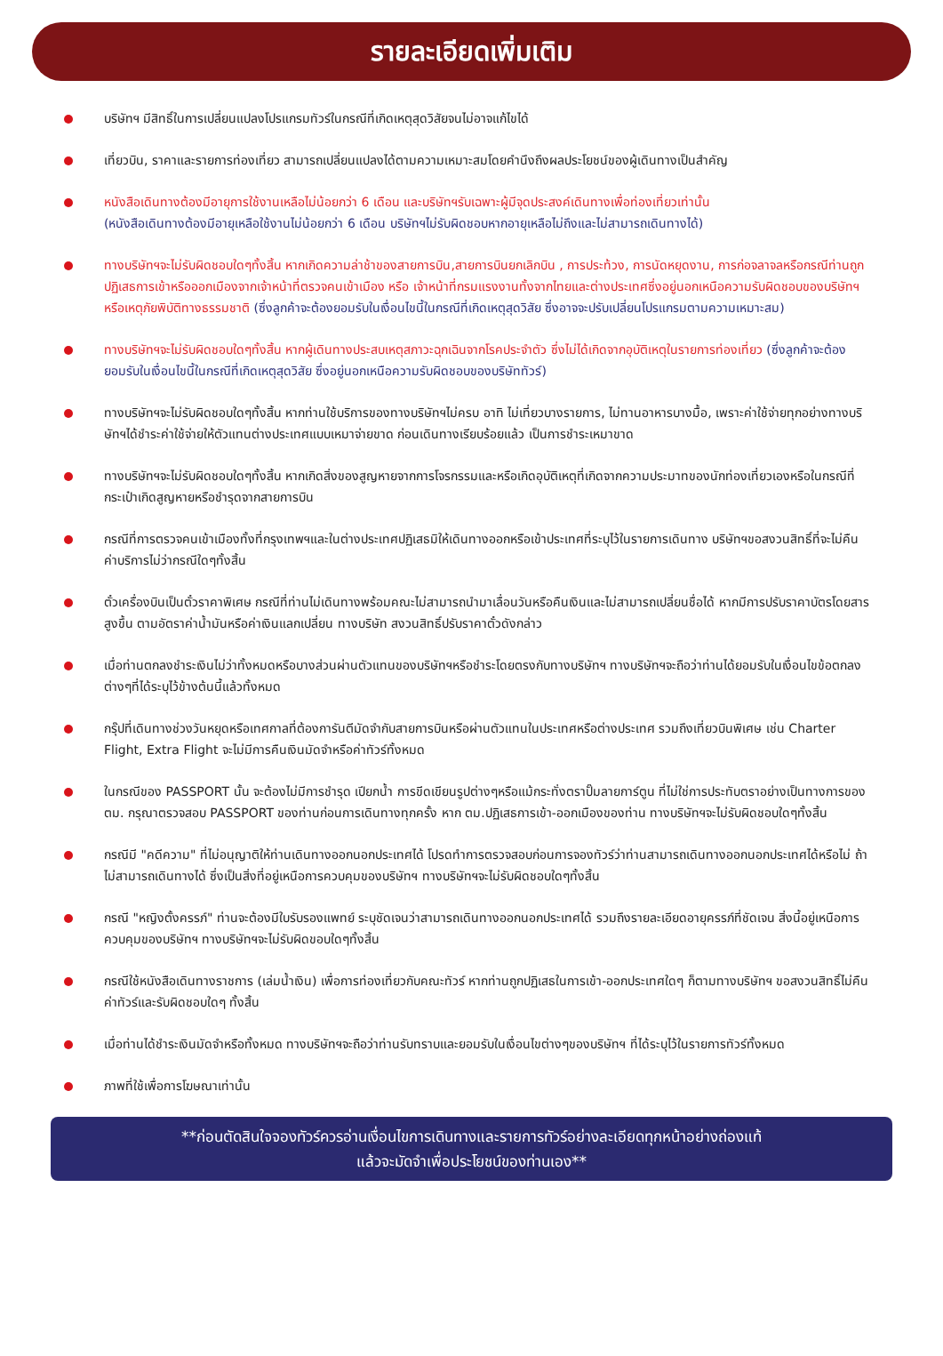รายละเอียดเพิ่มเติม
บริษัทฯ มีสิทธิ์ในการเปลี่ยนแปลงโปรแกรมทัวร์ในกรณีที่เกิดเหตุสุดวิสัยจนไม่อาจแก้ไขได้
เที่ยวบิน, ราคาและรายการท่องเที่ยว สามารถเปลี่ยนแปลงได้ตามความเหมาะสมโดยคำนึงถึงผลประโยชน์ของผู้เดินทางเป็นสำคัญ
หนังสือเดินทางต้องมีอายุการใช้งานเหลือไม่น้อยกว่า 6 เดือน และบริษัทฯรับเฉพาะผู้มีจุดประสงค์เดินทางเพื่อท่องเที่ยวเท่านั้น
(หนังสือเดินทางต้องมีอายุเหลือใช้งานไม่น้อยกว่า 6 เดือน บริษัทฯไม่รับผิดชอบหากอายุเหลือไม่ถึงและไม่สามารถเดินทางได้)
ทางบริษัทฯจะไม่รับผิดชอบใดๆทั้งสิ้น หากเกิดความล่าช้าของสายการบิน,สายการบินยกเลิกบิน , การประท้วง, การนัดหยุดงาน, การก่อจลาจลหรือกรณีท่านถูกปฏิเสธการเข้าหรือออกเมืองจากเจ้าหน้าที่ตรวจคนเข้าเมือง หรือ เจ้าหน้าที่กรมแรงงานทั้งจากไทยและต่างประเทศซึ่งอยู่นอกเหนือความรับผิดชอบของบริษัทฯหรือเหตุภัยพิบัติทางธรรมชาติ (ซึ่งลูกค้าจะต้องยอมรับในเงื่อนไขนี้ในกรณีที่เกิดเหตุสุดวิสัย ซึ่งอาจจะปรับเปลี่ยนโปรแกรมตามความเหมาะสม)
ทางบริษัทฯจะไม่รับผิดชอบใดๆทั้งสิ้น หากผู้เดินทางประสบเหตุสภาวะฉุกเฉินจากโรคประจำตัว ซึ่งไม่ได้เกิดจากอุบัติเหตุในรายการท่องเที่ยว (ซึ่งลูกค้าจะต้องยอมรับในเงื่อนไขนี้ในกรณีที่เกิดเหตุสุดวิสัย ซึ่งอยู่นอกเหนือความรับผิดชอบของบริษัททัวร์)
ทางบริษัทฯจะไม่รับผิดชอบใดๆทั้งสิ้น หากท่านใช้บริการของทางบริษัทฯไม่ครบ อาทิ ไม่เที่ยวบางรายการ, ไม่ทานอาหารบางมื้อ, เพราะค่าใช้จ่ายทุกอย่างทางบริษัทฯได้ชำระค่าใช้จ่ายให้ตัวแทนต่างประเทศแบบเหมาจ่ายขาด ก่อนเดินทางเรียบร้อยแล้ว เป็นการชำระเหมาขาด
ทางบริษัทฯจะไม่รับผิดชอบใดๆทั้งสิ้น หากเกิดสิ่งของสูญหายจากการโจรกรรมและหรือเกิดอุบัติเหตุที่เกิดจากความประมาทของนักท่องเที่ยวเองหรือในกรณีที่กระเป๋าเกิดสูญหายหรือชำรุดจากสายการบิน
กรณีที่การตรวจคนเข้าเมืองทั้งที่กรุงเทพฯและในต่างประเทศปฏิเสธมิให้เดินทางออกหรือเข้าประเทศที่ระบุไว้ในรายการเดินทาง บริษัทฯขอสงวนสิทธิ์ที่จะไม่คืนค่าบริการไม่ว่ากรณีใดๆทั้งสิ้น
ตั๋วเครื่องบินเป็นตั๋วราคาพิเศษ กรณีที่ท่านไม่เดินทางพร้อมคณะไม่สามารถนำมาเลื่อนวันหรือคืนเงินและไม่สามารถเปลี่ยนชื่อได้ หากมีการปรับราคาบัตรโดยสารสูงขึ้น ตามอัตราค่าน้ำมันหรือค่าเงินแลกเปลี่ยน ทางบริษัท สงวนสิทธิ์ปรับราคาตั๋วดังกล่าว
เมื่อท่านตกลงชำระเงินไม่ว่าทั้งหมดหรือบางส่วนผ่านตัวแทนของบริษัทฯหรือชำระโดยตรงกับทางบริษัทฯ ทางบริษัทฯจะถือว่าท่านได้ยอมรับในเงื่อนไขข้อตกลงต่างๆที่ได้ระบุไว้ข้างต้นนี้แล้วทั้งหมด
กรุ๊ปที่เดินทางช่วงวันหยุดหรือเทศกาลที่ต้องการันตีมัดจำกับสายการบินหรือผ่านตัวแทนในประเทศหรือต่างประเทศ รวมถึงเที่ยวบินพิเศษ เช่น Charter Flight, Extra Flight จะไม่มีการคืนเงินมัดจำหรือค่าทัวร์ทั้งหมด
ในกรณีของ PASSPORT นั้น จะต้องไม่มีการชำรุด เปียกน้ำ การขีดเขียนรูปต่างๆหรือแม้กระทั่งตราปั๊มลายการ์ตูน ที่ไม่ใช่การประทับตราอย่างเป็นทางการของตม. กรุณาตรวจสอบ PASSPORT ของท่านก่อนการเดินทางทุกครั้ง หาก ตม.ปฏิเสธการเข้า-ออกเมืองของท่าน ทางบริษัทฯจะไม่รับผิดชอบใดๆทั้งสิ้น
กรณีมี "คดีความ" ที่ไม่อนุญาติให้ท่านเดินทางออกนอกประเทศได้ โปรดทำการตรวจสอบก่อนการจองทัวร์ว่าท่านสามารถเดินทางออกนอกประเทศได้หรือไม่ ถ้าไม่สามารถเดินทางได้ ซึ่งเป็นสิ่งที่อยู่เหนือการควบคุมของบริษัทฯ ทางบริษัทฯจะไม่รับผิดชอบใดๆทั้งสิ้น
กรณี "หญิงตั้งครรภ์" ท่านจะต้องมีใบรับรองแพทย์ ระบุชัดเจนว่าสามารถเดินทางออกนอกประเทศได้ รวมถึงรายละเอียดอายุครรภ์ที่ชัดเจน สิ่งนี้อยู่เหนือการควบคุมของบริษัทฯ ทางบริษัทฯจะไม่รับผิดขอบใดๆทั้งสิ้น
กรณีใช้หนังสือเดินทางราชการ (เล่มน้ำเงิน) เพื่อการท่องเที่ยวกับคณะทัวร์ หากท่านถูกปฏิเสธในการเข้า-ออกประเทศใดๆ ก็ตามทางบริษัทฯ ขอสงวนสิทธิ์ไม่คืนค่าทัวร์และรับผิดชอบใดๆ ทั้งสิ้น
เมื่อท่านได้ชำระเงินมัดจำหรือทั้งหมด ทางบริษัทฯจะถือว่าท่านรับทราบและยอมรับในเงื่อนไขต่างๆของบริษัทฯ ที่ได้ระบุไว้ในรายการทัวร์ทั้งหมด
ภาพที่ใช้เพื่อการโฆษณาเท่านั้น
**ก่อนตัดสินใจจองทัวร์ควรอ่านเงื่อนไขการเดินทางและรายการทัวร์อย่างละเอียดทุกหน้าอย่างถ่องแท้
แล้วจะมัดจำเพื่อประโยชน์ของท่านเอง**